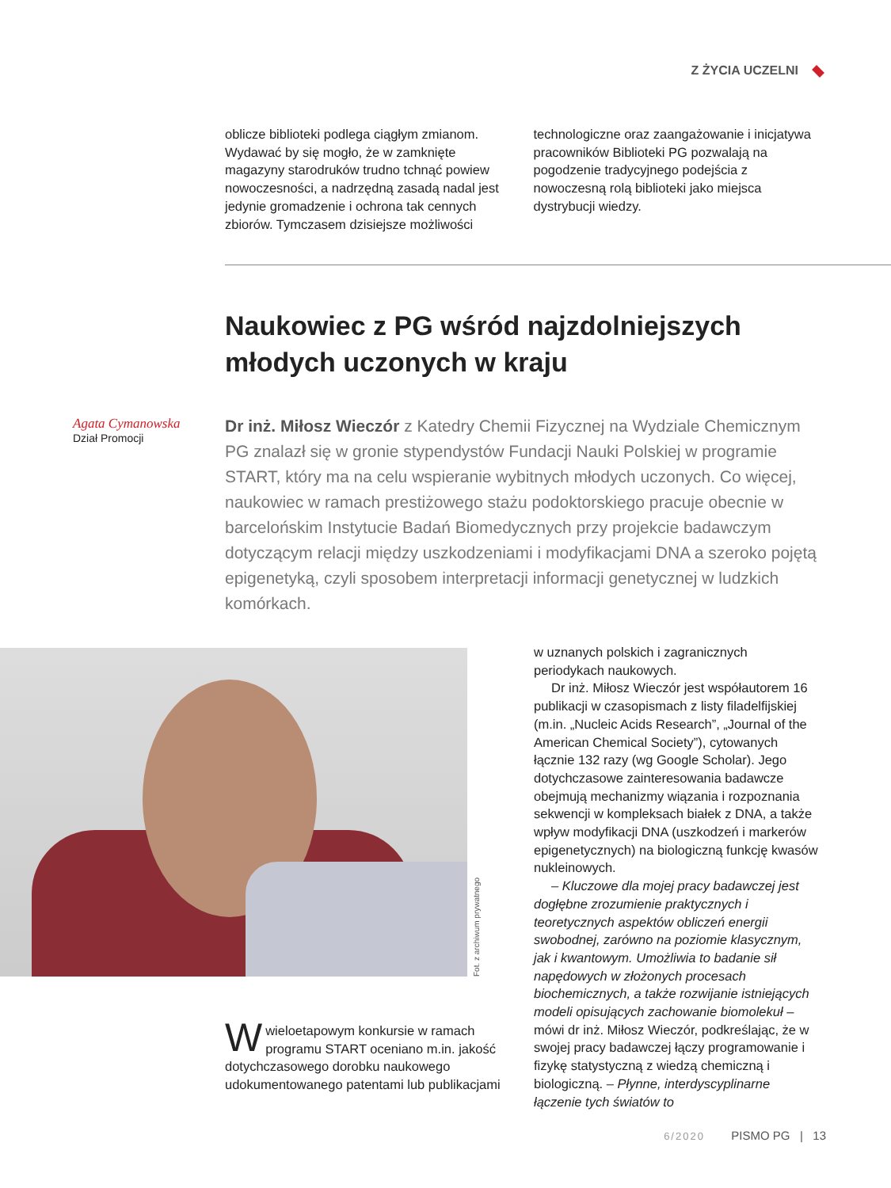Z ŻYCIA UCZELNI
oblicze biblioteki podlega ciągłym zmianom. Wydawać by się mogło, że w zamknięte magazyny starodruków trudno tchnąć powiew nowoczesności, a nadrzędną zasadą nadal jest jedynie gromadzenie i ochrona tak cennych zbiorów. Tymczasem dzisiejsze możliwości
technologiczne oraz zaangażowanie i inicjatywa pracowników Biblioteki PG pozwalają na pogodzenie tradycyjnego podejścia z nowoczesną rolą biblioteki jako miejsca dystrybucji wiedzy.
Naukowiec z PG wśród najzdolniejszych
młodych uczonych w kraju
Agata Cymanowska
Dział Promocji
Dr inż. Miłosz Wieczór z Katedry Chemii Fizycznej na Wydziale Chemicznym PG znalazł się w gronie stypendystów Fundacji Nauki Polskiej w programie START, który ma na celu wspieranie wybitnych młodych uczonych. Co więcej, naukowiec w ramach prestiżowego stażu podoktorskiego pracuje obecnie w barcelońskim Instytucie Badań Biomedycznych przy projekcie badawczym dotyczącym relacji między uszkodzeniami i modyfikacjami DNA a szeroko pojętą epigenetyką, czyli sposobem interpretacji informacji genetycznej w ludzkich komórkach.
Fot. z archiwum prywatnego
Wwieloetapowym konkursie w ramach programu START oceniano m.in. jakość dotychczasowego dorobku naukowego udokumentowanego patentami lub publikacjami
w uznanych polskich i zagranicznych periodykach naukowych.
Dr inż. Miłosz Wieczór jest współautorem 16 publikacji w czasopismach z listy filadelfijskiej (m.in. „Nucleic Acids Research”, „Journal of the American Chemical Society”), cytowanych łącznie 132 razy (wg Google Scholar). Jego dotychczasowe zainteresowania badawcze obejmują mechanizmy wiązania i rozpoznania sekwencji w kompleksach białek z DNA, a także wpływ modyfikacji DNA (uszkodzeń i markerów epigenetycznych) na biologiczną funkcję kwasów nukleinowych.
– Kluczowe dla mojej pracy badawczej jest dogłębne zrozumienie praktycznych i teoretycznych aspektów obliczeń energii swobodnej, zarówno na poziomie klasycznym, jak i kwantowym. Umożliwia to badanie sił napędowych w złożonych procesach biochemicznych, a także rozwijanie istniejących modeli opisujących zachowanie biomolekuł – mówi dr inż. Miłosz Wieczór, podkreślając, że w swojej pracy badawczej łączy programowanie i fizykę statystyczną z wiedzą chemiczną i biologiczną. – Płynne, interdyscyplinarne łączenie tych światów to
6/2020 PISMO PG | 13